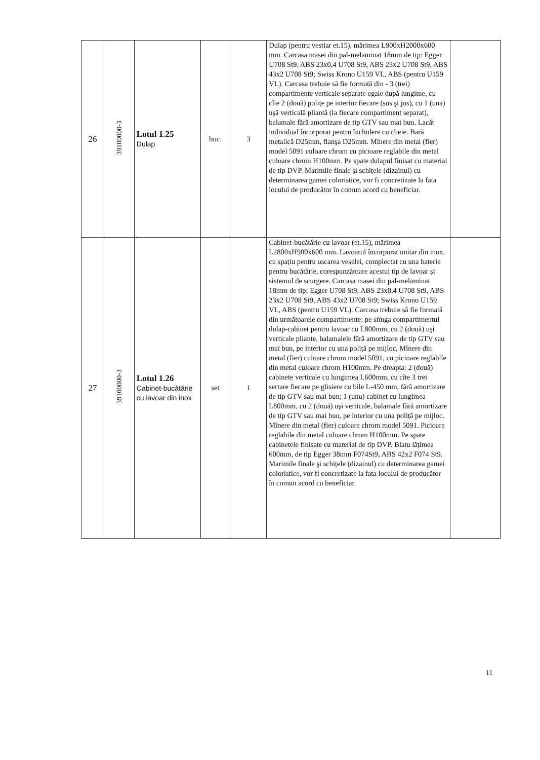| 26 | 39100000-3 | Lotul 1.25 Dulap | buc. | 3 | Dulap (pentru vestiar et.15), mărimea L900xH2000x600 mm. Carcasa masei din pal-melaminat 18mm de tip: Egger U708 St9, ABS 23x0,4 U708 St9, ABS 23x2 U708 St9, ABS 43x2 U708 St9; Swiss Krono U159 VL, ABS (pentru U159 VL). Carcasa trebuie să fie formată din - 3 (trei) compartimente verticale separate egale după lungime, cu cîte 2 (două) polițe pe interior fiecare (sus şi jos), cu 1 (una) uşă verticală pliantă (la fiecare compartiment separat), balamale fără amortizare de tip GTV sau mai bun. Lacăt individual încorporat pentru închidere cu cheie. Bară metalică D25mm, flanşa D25mm. Mînere din metal (fier) model 5091 culoare chrom cu picioare reglabile din metal culoare chrom H100mm. Pe spate dulapul finisat cu material de tip DVP. Marimile finale şi schițele (dizainul) cu determinarea gamei coloristice, vor fi concretizate la fata locului de producător în comun acord cu beneficiar. | |
| 27 | 39100000-3 | Lotul 1.26 Cabinet-bucătărie cu lavoar din inox | set | 1 | Cabinet-bucătărie cu lavoar (et.15), mărimea L2800xH900x600 mm. Lavoarul încorporat unitar din inox, cu spațiu pentru uscarea veselei, complectat cu una baterie pentru bucătărie, corespunzătoare acestui tip de lavoar şi sistemul de scurgere. Carcasa masei din pal-melaminat 18mm de tip: Egger U708 St9, ABS 23x0,4 U708 St9, ABS 23x2 U708 St9, ABS 43x2 U708 St9; Swiss Krono U159 VL, ABS (pentru U159 VL). Carcasa trebuie să fie formată din următoarele compartimente: pe stînga compartimentul dulap-cabinet pentru lavoar cu L800mm, cu 2 (două) uşi verticale pliante, balamalele fără amortizare de tip GTV sau mai bun, pe interior cu una poliță pe mijloc, Mînere din metal (fier) culoare chrom model 5091, cu picioare reglabile din metal culoare chrom H100mm. Pe dreapta: 2 (două) cabinete verticale cu lungimea L600mm, cu cîte 3 trei sertare fiecare pe glisiere cu bile L-450 mm, fără amortizare de tip GTV sau mai bun; 1 (unu) cabinet cu lungimea L800mm, cu 2 (două) uşi verticale, balamale fără amortizare de tip GTV sau mai bun, pe interior cu una poliță pe mijloc. Mînere din metal (fier) culoare chrom model 5091. Picioare reglabile din metal culoare chrom H100mm. Pe spate cabinetele finisate cu material de tip DVP. Blatu lățimea 600mm, de tip Egger 38mm F074St9, ABS 42x2 F074 St9. Marimile finale şi schițele (dizainul) cu determinarea gamei coloristice, vor fi concretizate la fata locului de producător în comun acord cu beneficiar. | |
11